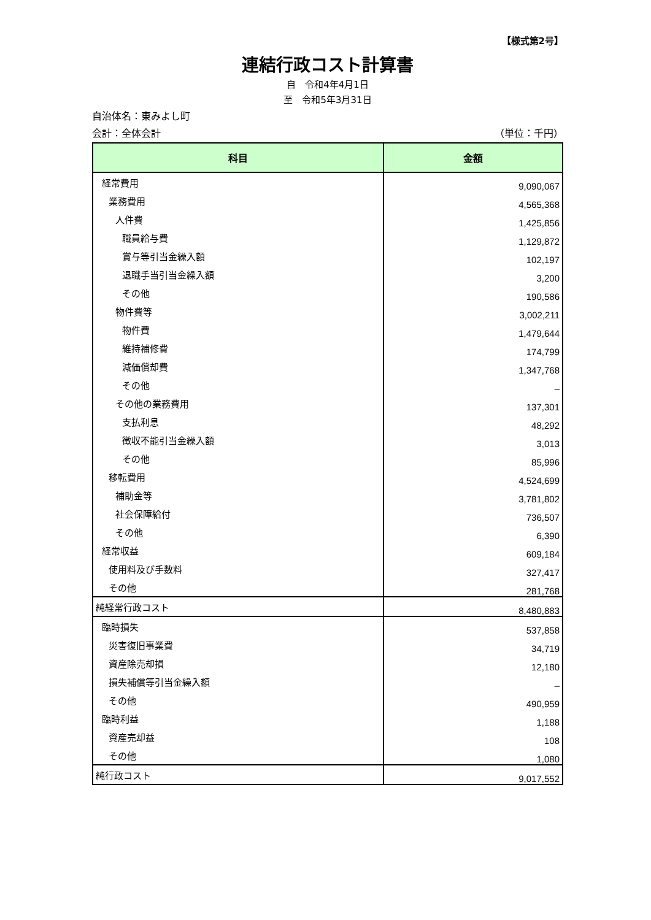【様式第2号】
連結行政コスト計算書
自　令和4年4月1日
至　令和5年3月31日
自治体名：東みよし町
会計：全体会計 （単位：千円）
| 科目 | 金額 |
| --- | --- |
| 経常費用 | 9,090,067 |
| 業務費用 | 4,565,368 |
| 人件費 | 1,425,856 |
| 職員給与費 | 1,129,872 |
| 賞与等引当金繰入額 | 102,197 |
| 退職手当引当金繰入額 | 3,200 |
| その他 | 190,586 |
| 物件費等 | 3,002,211 |
| 物件費 | 1,479,644 |
| 維持補修費 | 174,799 |
| 減価償却費 | 1,347,768 |
| その他 | – |
| その他の業務費用 | 137,301 |
| 支払利息 | 48,292 |
| 徴収不能引当金繰入額 | 3,013 |
| その他 | 85,996 |
| 移転費用 | 4,524,699 |
| 補助金等 | 3,781,802 |
| 社会保障給付 | 736,507 |
| その他 | 6,390 |
| 経常収益 | 609,184 |
| 使用料及び手数料 | 327,417 |
| その他 | 281,768 |
| 純経常行政コスト | 8,480,883 |
| 臨時損失 | 537,858 |
| 災害復旧事業費 | 34,719 |
| 資産除売却損 | 12,180 |
| 損失補償等引当金繰入額 | – |
| その他 | 490,959 |
| 臨時利益 | 1,188 |
| 資産売却益 | 108 |
| その他 | 1,080 |
| 純行政コスト | 9,017,552 |